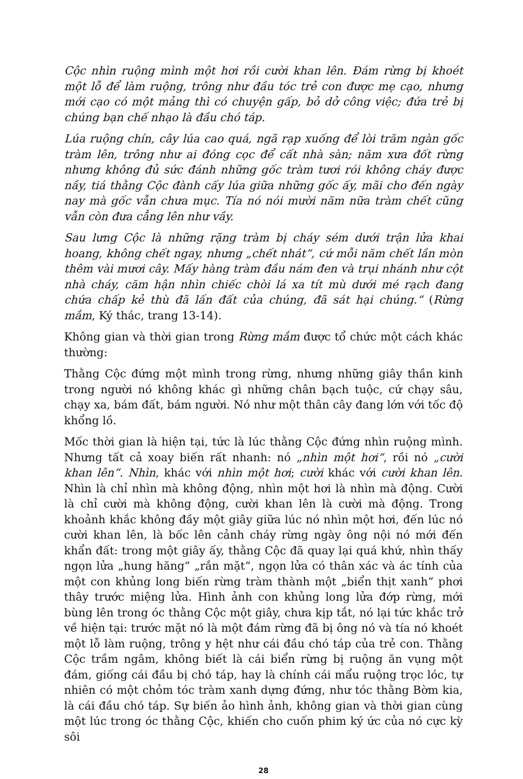Cộc nhìn ruộng mình một hơi rồi cười khan lên. Đám rừng bị khoét một lỗ để làm ruộng, trông như đầu tóc trẻ con được mẹ cạo, nhưng mới cạo có một mảng thì có chuyện gấp, bỏ dở công việc; đứa trẻ bị chúng bạn chế nhạo là đầu chó táp.
Lúa ruộng chín, cây lúa cao quá, ngã rạp xuống để lòi trăm ngàn gốc tràm lên, trông như ai đóng cọc để cất nhà sàn; năm xưa đốt rừng nhưng không đủ sức đánh những gốc tràm tươi rói không cháy được nầy, tiá thằng Cộc đành cấy lúa giữa những gốc ấy, mãi cho đến ngày nay mà gốc vẫn chưa mục. Tía nó nói mười năm nữa tràm chết cũng vẫn còn đưa cẳng lên như vầy.
Sau lưng Cộc là những rặng tràm bị cháy sém dưới trận lửa khai hoang, không chết ngay, nhưng „chết nhát“, cứ mỗi năm chết lần mòn thêm vài mươi cây. Mấy hàng tràm đầu nám đen và trụi nhánh như cột nhà cháy, căm hận nhìn chiếc chòi lá xa tít mù dưới mé rạch đang chứa chấp kẻ thù đã lấn đất của chúng, đã sát hại chúng.“ (Rừng mắm, Ký thác, trang 13-14).
Không gian và thời gian trong Rừng mắm được tổ chức một cách khác thường:
Thằng Cộc đứng một mình trong rừng, nhưng những giây thần kinh trong người nó không khác gì những chân bạch tuộc, cứ chạy sâu, chạy xa, bám đất, bám người. Nó như một thân cây đang lớn với tốc độ khổng lồ.
Mốc thời gian là hiện tại, tức là lúc thằng Cộc đứng nhìn ruộng mình. Nhưng tất cả xoay biến rất nhanh: nó „nhìn một hơi“, rồi nó „cười khan lên“. Nhìn, khác với nhìn một hơi; cười khác với cười khan lên. Nhìn là chỉ nhìn mà không động, nhìn một hơi là nhìn mà động. Cười là chỉ cười mà không động, cười khan lên là cười mà động. Trong khoảnh khắc không đầy một giây giữa lúc nó nhìn một hơi, đến lúc nó cười khan lên, là bốc lên cảnh cháy rừng ngày ông nội nó mới đến khẩn đất: trong một giây ấy, thằng Cộc đã quay lại quá khứ, nhìn thấy ngọn lửa „hung hăng“ „rắn mặt“, ngọn lửa có thân xác và ác tính của một con khủng long biến rừng tràm thành một „biển thịt xanh“ phơi thây trước miệng lửa. Hình ảnh con khủng long lửa đớp rừng, mới bùng lên trong óc thằng Cộc một giây, chưa kịp tắt, nó lại tức khắc trở về hiện tại: trước mặt nó là một đám rừng đã bị ông nó và tía nó khoét một lỗ làm ruộng, trông y hệt như cái đầu chó táp của trẻ con. Thằng Cộc trầm ngâm, không biết là cái biển rừng bị ruộng ăn vụng một đám, giống cái đầu bị chó táp, hay là chính cái mẩu ruộng trọc lóc, tự nhiên có một chỏm tóc tràm xanh dựng đứng, như tóc thằng Bờm kia, là cái đầu chó táp. Sự biến ảo hình ảnh, không gian và thời gian cùng một lúc trong óc thằng Cộc, khiến cho cuốn phim ký ức của nó cực kỳ sôi
28